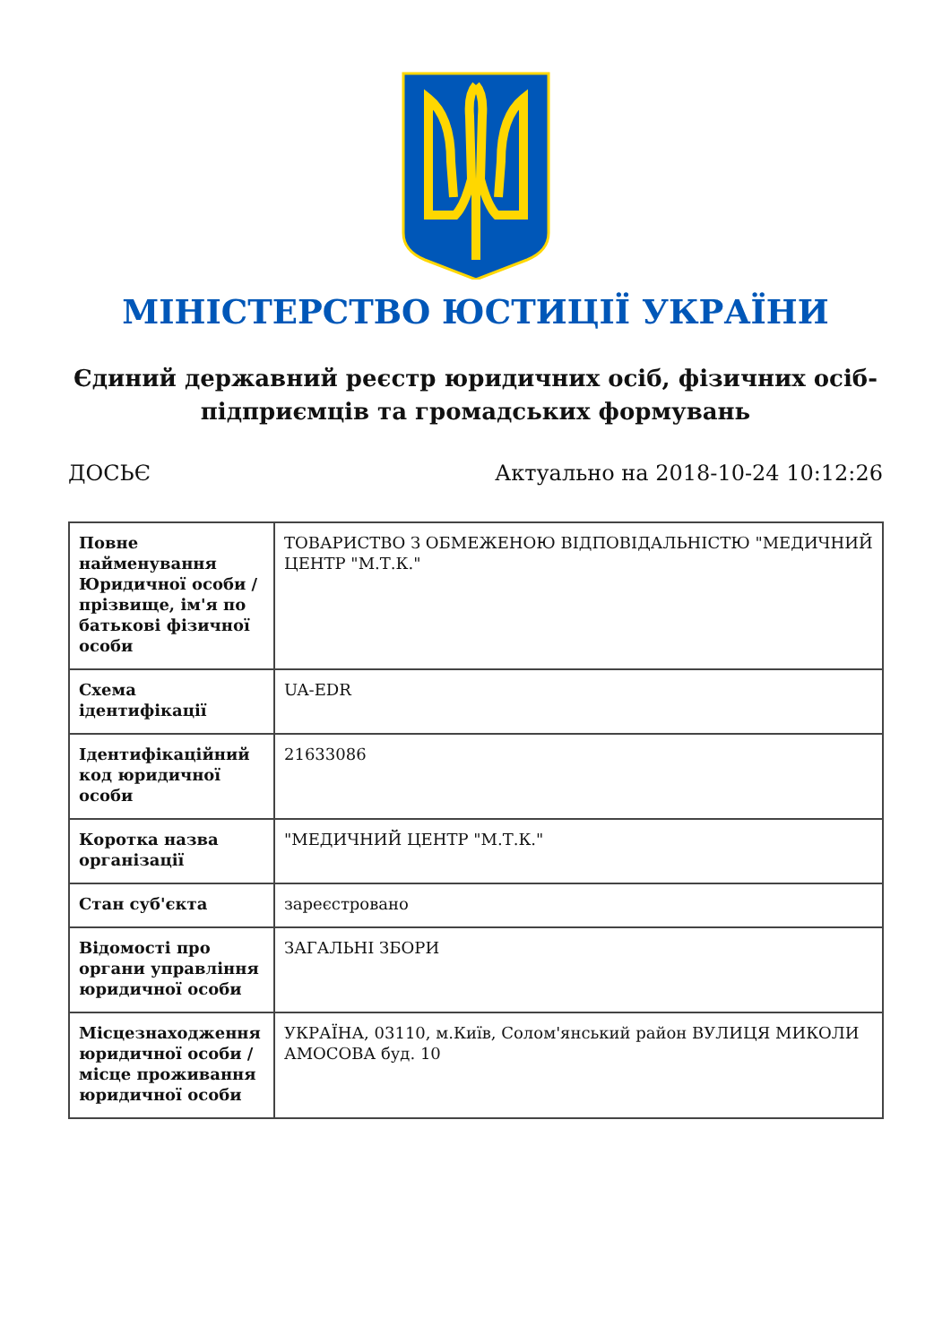МІНІСТЕРСТВО ЮСТИЦІЇ УКРАЇНИ
Єдиний державний реєстр юридичних осіб, фізичних осіб-підприємців та громадських формувань
ДОСЬЄ Актуально на 2018-10-24 10:12:26
| Повне найменування Юридичної особи / прізвище, ім'я по батькові фізичної особи | ТОВАРИСТВО З ОБМЕЖЕНОЮ ВІДПОВІДАЛЬНІСТЮ "МЕДИЧНИЙ ЦЕНТР "М.Т.К." |
| Схема ідентифікації | UA-EDR |
| Ідентифікаційний код юридичної особи | 21633086 |
| Коротка назва організації | "МЕДИЧНИЙ ЦЕНТР "М.Т.К." |
| Стан суб'єкта | зареєстровано |
| Відомості про органи управління юридичної особи | ЗАГАЛЬНІ ЗБОРИ |
| Місцезнаходження юридичної особи / місце проживання юридичної особи | УКРАЇНА, 03110, м.Київ, Солом'янський район ВУЛИЦЯ МИКОЛИ АМОСОВА буд. 10 |